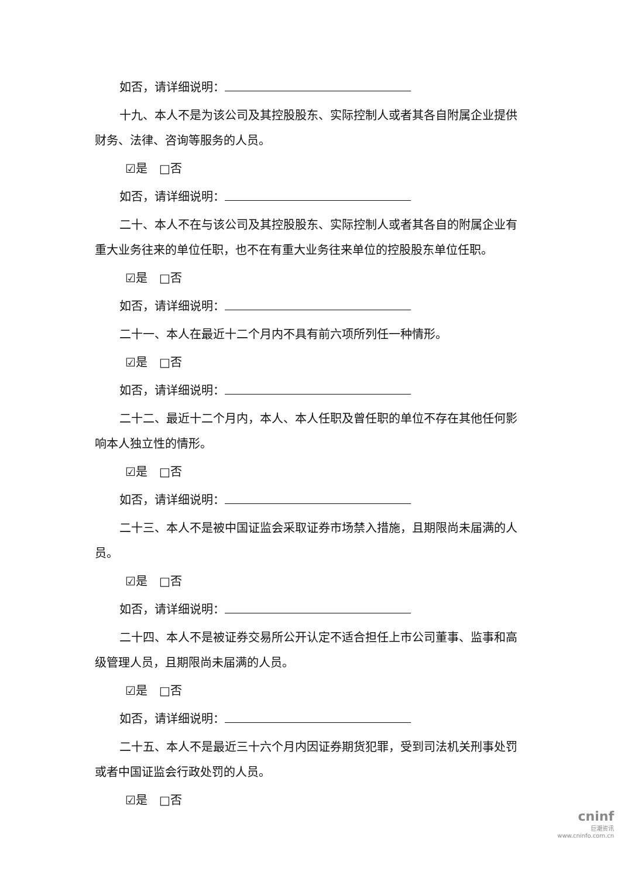如否，请详细说明：
十九、本人不是为该公司及其控股股东、实际控制人或者其各自附属企业提供财务、法律、咨询等服务的人员。
☑是　□否
如否，请详细说明：
二十、本人不在与该公司及其控股股东、实际控制人或者其各自的附属企业有重大业务往来的单位任职，也不在有重大业务往来单位的控股股东单位任职。
☑是　□否
如否，请详细说明：
二十一、本人在最近十二个月内不具有前六项所列任一种情形。
☑是　□否
如否，请详细说明：
二十二、最近十二个月内，本人、本人任职及曾任职的单位不存在其他任何影响本人独立性的情形。
☑是　□否
如否，请详细说明：
二十三、本人不是被中国证监会采取证券市场禁入措施，且期限尚未届满的人员。
☑是　□否
如否，请详细说明：
二十四、本人不是被证券交易所公开认定不适合担任上市公司董事、监事和高级管理人员，且期限尚未届满的人员。
☑是　□否
如否，请详细说明：
二十五、本人不是最近三十六个月内因证券期货犯罪，受到司法机关刑事处罚或者中国证监会行政处罚的人员。
☑是　□否
cninf
巨潮资讯
www.cninfo.com.cn